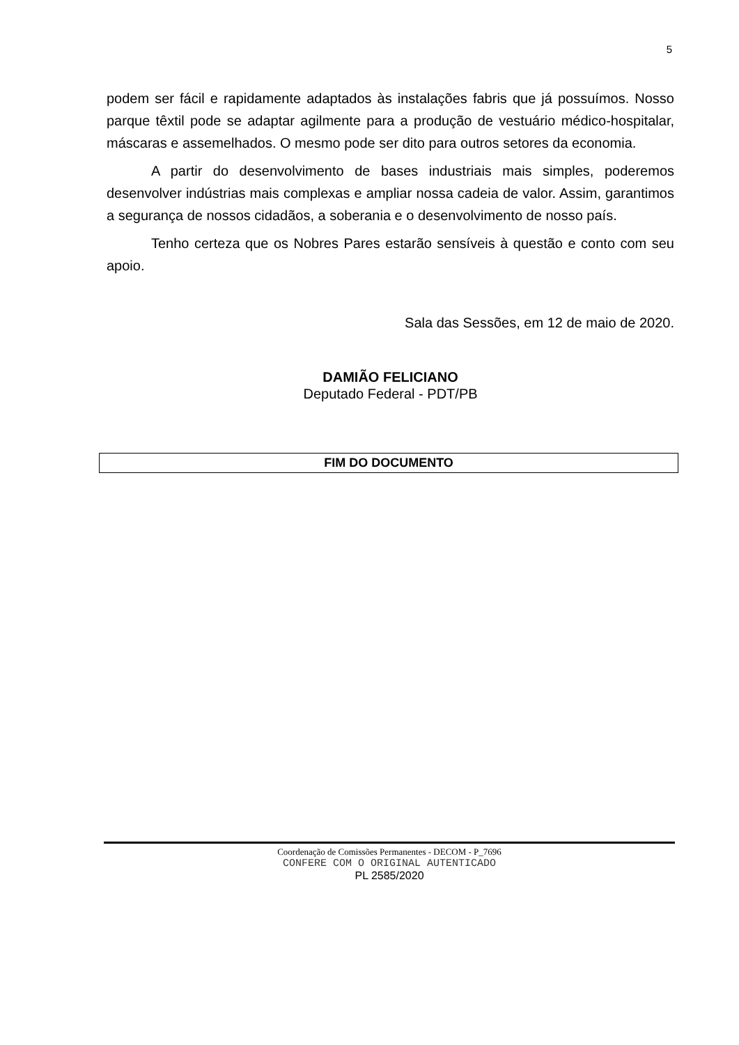5
podem ser fácil e rapidamente adaptados às instalações fabris que já possuímos. Nosso parque têxtil pode se adaptar agilmente para a produção de vestuário médico-hospitalar, máscaras e assemelhados. O mesmo pode ser dito para outros setores da economia.
A partir do desenvolvimento de bases industriais mais simples, poderemos desenvolver indústrias mais complexas e ampliar nossa cadeia de valor. Assim, garantimos a segurança de nossos cidadãos, a soberania e o desenvolvimento de nosso país.
Tenho certeza que os Nobres Pares estarão sensíveis à questão e conto com seu apoio.
Sala das Sessões, em 12 de maio de 2020.
DAMIÃO FELICIANO
Deputado Federal - PDT/PB
FIM DO DOCUMENTO
Coordenação de Comissões Permanentes - DECOM - P_7696
CONFERE COM O ORIGINAL AUTENTICADO
PL 2585/2020